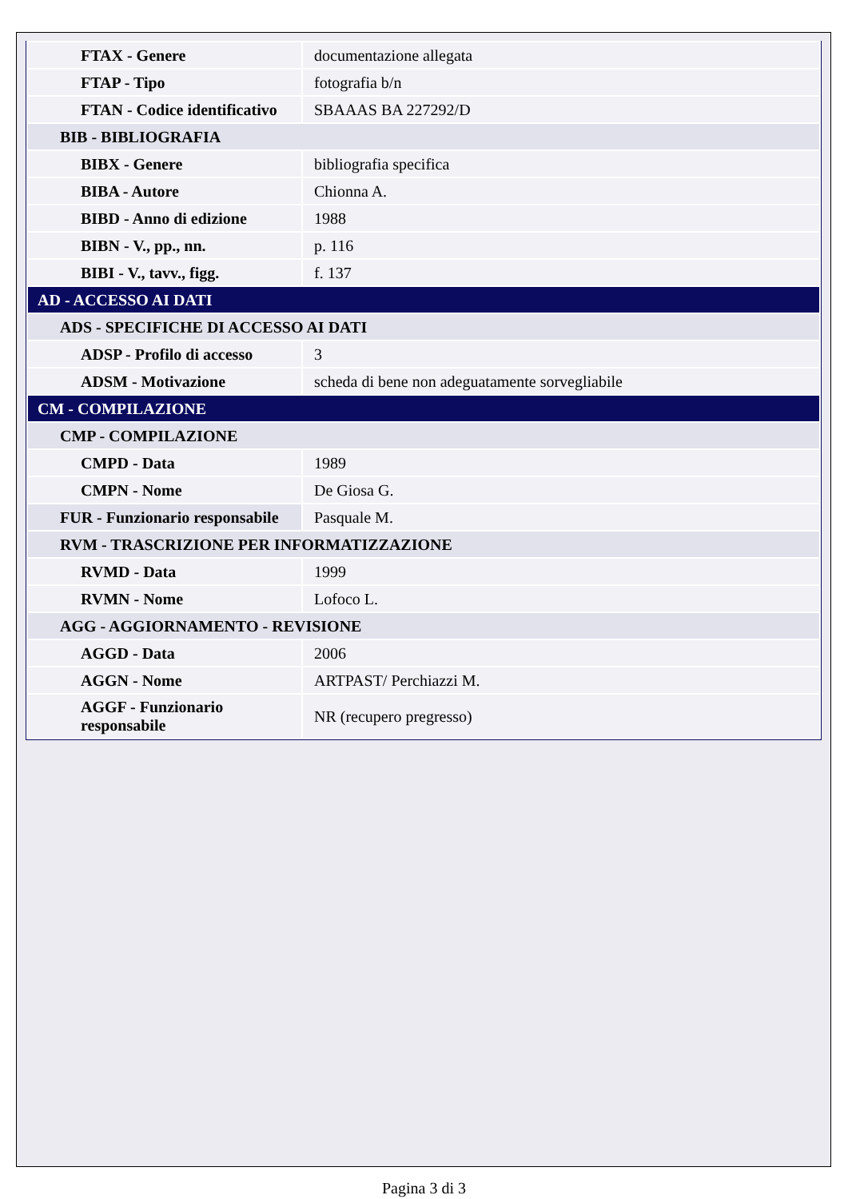| FTAX - Genere | documentazione allegata |
| FTAP - Tipo | fotografia b/n |
| FTAN - Codice identificativo | SBAAAS BA 227292/D |
| BIB - BIBLIOGRAFIA | |
| BIBX - Genere | bibliografia specifica |
| BIBA - Autore | Chionna A. |
| BIBD - Anno di edizione | 1988 |
| BIBN - V., pp., nn. | p. 116 |
| BIBI - V., tavv., figg. | f. 137 |
| AD - ACCESSO AI DATI | |
| ADS - SPECIFICHE DI ACCESSO AI DATI | |
| ADSP - Profilo di accesso | 3 |
| ADSM - Motivazione | scheda di bene non adeguatamente sorvegliabile |
| CM - COMPILAZIONE | |
| CMP - COMPILAZIONE | |
| CMPD - Data | 1989 |
| CMPN - Nome | De Giosa G. |
| FUR - Funzionario responsabile | Pasquale M. |
| RVM - TRASCRIZIONE PER INFORMATIZZAZIONE | |
| RVMD - Data | 1999 |
| RVMN - Nome | Lofoco L. |
| AGG - AGGIORNAMENTO - REVISIONE | |
| AGGD - Data | 2006 |
| AGGN - Nome | ARTPAST/ Perchiazzi M. |
| AGGF - Funzionario responsabile | NR (recupero pregresso) |
Pagina 3 di 3